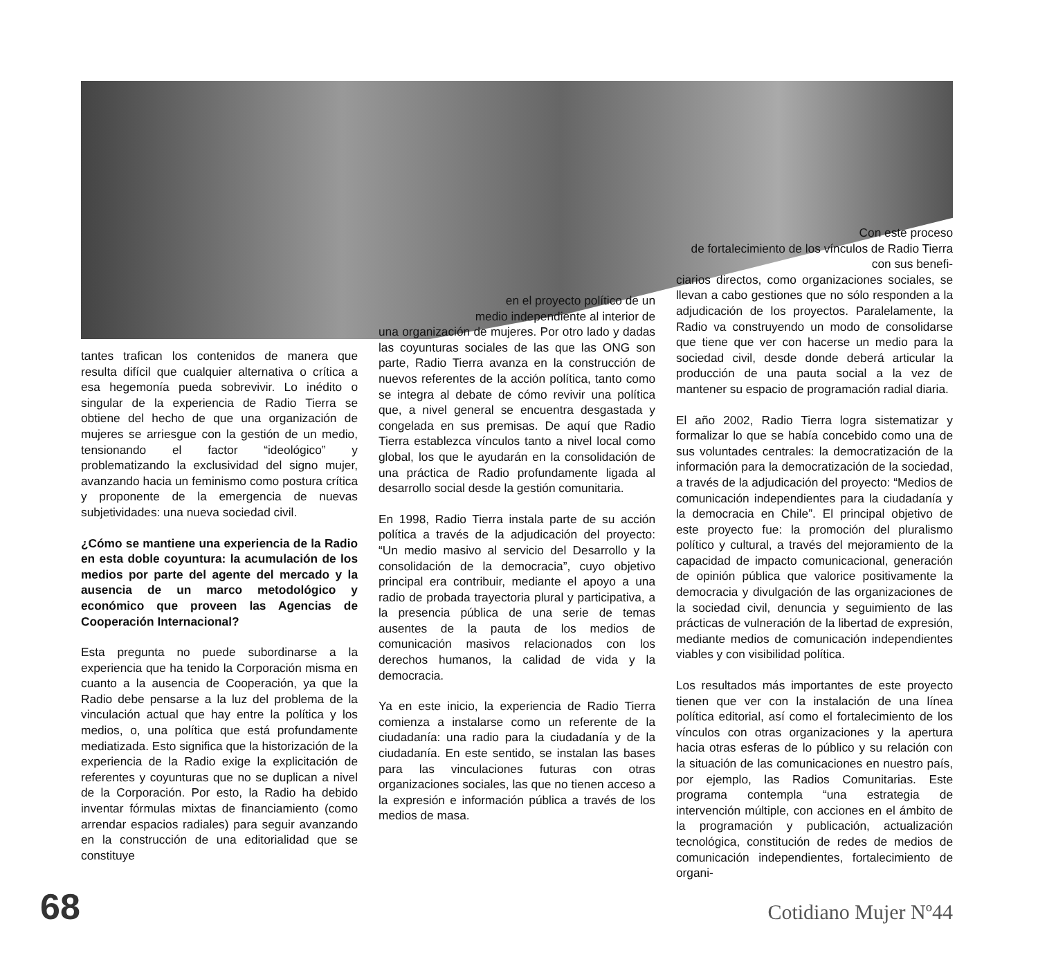tantes trafican los contenidos de manera que resulta difícil que cualquier alternativa o crítica a esa hegemonía pueda sobrevivir. Lo inédito o singular de la experiencia de Radio Tierra se obtiene del hecho de que una organización de mujeres se arriesgue con la gestión de un medio, tensionando el factor “ideológico” y problematizando la exclusividad del signo mujer, avanzando hacia un feminismo como postura crítica y proponente de la emergencia de nuevas subjetividades: una nueva sociedad civil.
¿Cómo se mantiene una experiencia de la Radio en esta doble coyuntura: la acumulación de los medios por parte del agente del mercado y la ausencia de un marco metodológico y económico que proveen las Agencias de Cooperación Internacional?
Esta pregunta no puede subordinarse a la experiencia que ha tenido la Corporación misma en cuanto a la ausencia de Cooperación, ya que la Radio debe pensarse a la luz del problema de la vinculación actual que hay entre la política y los medios, o, una política que está profundamente mediatizada. Esto significa que la historización de la experiencia de la Radio exige la explicitación de referentes y coyunturas que no se duplican a nivel de la Corporación. Por esto, la Radio ha debido inventar fórmulas mixtas de financiamiento (como arrendar espacios radiales) para seguir avanzando en la construcción de una editorialidad que se constituye
en el proyecto político de un
medio independiente al interior de
una organización de mujeres. Por otro lado y dadas las coyunturas sociales de las que las ONG son parte, Radio Tierra avanza en la construcción de nuevos referentes de la acción política, tanto como se integra al debate de cómo revivir una política que, a nivel general se encuentra desgastada y congelada en sus premisas. De aquí que Radio Tierra establezca vínculos tanto a nivel local como global, los que le ayudarán en la consolidación de una práctica de Radio profundamente ligada al desarrollo social desde la gestión comunitaria.
En 1998, Radio Tierra instala parte de su acción política a través de la adjudicación del proyecto: “Un medio masivo al servicio del Desarrollo y la consolidación de la democracia”, cuyo objetivo principal era contribuir, mediante el apoyo a una radio de probada trayectoria plural y participativa, a la presencia pública de una serie de temas ausentes de la pauta de los medios de comunicación masivos relacionados con los derechos humanos, la calidad de vida y la democracia.
Ya en este inicio, la experiencia de Radio Tierra comienza a instalarse como un referente de la ciudadanía: una radio para la ciudadanía y de la ciudadanía. En este sentido, se instalan las bases para las vinculaciones futuras con otras organizaciones sociales, las que no tienen acceso a la expresión e información pública a través de los medios de masa.
Con este proceso
de fortalecimiento de los vínculos de Radio Tierra con sus benefi-
ciarios directos, como organizaciones sociales, se llevan a cabo gestiones que no sólo responden a la adjudicación de los proyectos. Paralelamente, la Radio va construyendo un modo de consolidarse que tiene que ver con hacerse un medio para la sociedad civil, desde donde deberá articular la producción de una pauta social a la vez de mantener su espacio de programación radial diaria.
El año 2002, Radio Tierra logra sistematizar y formalizar lo que se había concebido como una de sus voluntades centrales: la democratización de la información para la democratización de la sociedad, a través de la adjudicación del proyecto: “Medios de comunicación independientes para la ciudadanía y la democracia en Chile”. El principal objetivo de este proyecto fue: la promoción del pluralismo político y cultural, a través del mejoramiento de la capacidad de impacto comunicacional, generación de opinión pública que valorice positivamente la democracia y divulgación de las organizaciones de la sociedad civil, denuncia y seguimiento de las prácticas de vulneración de la libertad de expresión, mediante medios de comunicación independientes viables y con visibilidad política.
Los resultados más importantes de este proyecto tienen que ver con la instalación de una línea política editorial, así como el fortalecimiento de los vínculos con otras organizaciones y la apertura hacia otras esferas de lo público y su relación con la situación de las comunicaciones en nuestro país, por ejemplo, las Radios Comunitarias. Este programa contempla “una estrategia de intervención múltiple, con acciones en el ámbito de la programación y publicación, actualización tecnológica, constitución de redes de medios de comunicación independientes, fortalecimiento de organi-
68 Cotidiano Mujer Nº44